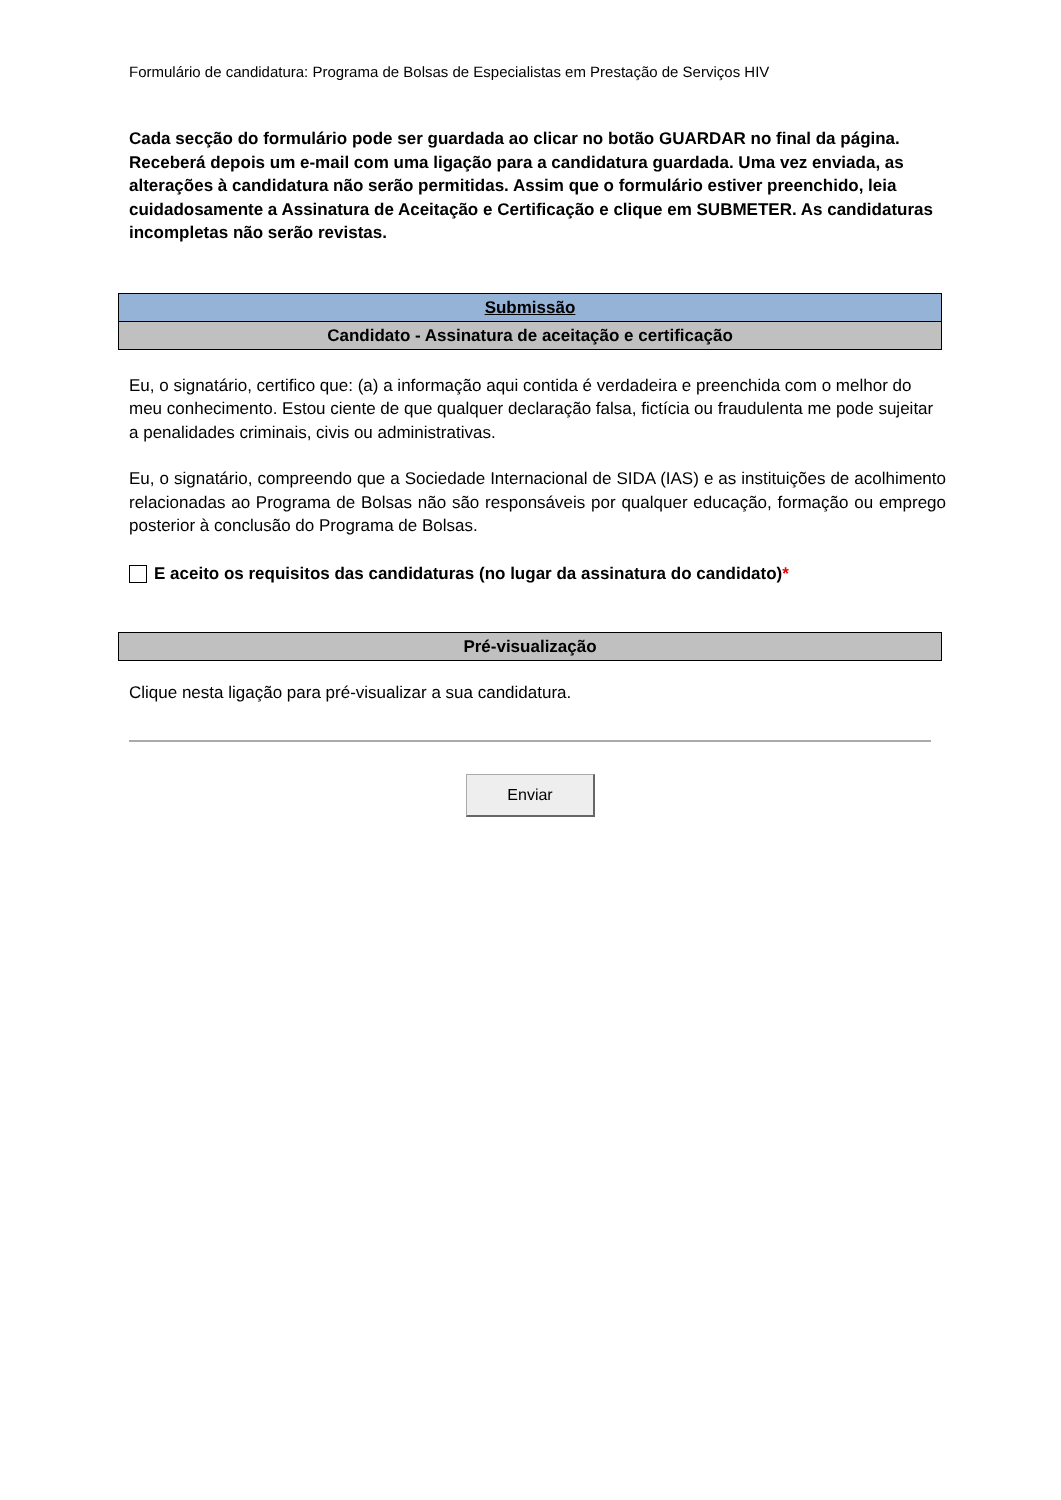Formulário de candidatura: Programa de Bolsas de Especialistas em Prestação de Serviços HIV
Cada secção do formulário pode ser guardada ao clicar no botão GUARDAR no final da página. Receberá depois um e-mail com uma ligação para a candidatura guardada. Uma vez enviada, as alterações à candidatura não serão permitidas. Assim que o formulário estiver preenchido, leia cuidadosamente a Assinatura de Aceitação e Certificação e clique em SUBMETER. As candidaturas incompletas não serão revistas.
Submissão
Candidato - Assinatura de aceitação e certificação
Eu, o signatário, certifico que: (a) a informação aqui contida é verdadeira e preenchida com o melhor do meu conhecimento. Estou ciente de que qualquer declaração falsa, fictícia ou fraudulenta me pode sujeitar a penalidades criminais, civis ou administrativas.
Eu, o signatário, compreendo que a Sociedade Internacional de SIDA (IAS) e as instituições de acolhimento relacionadas ao Programa de Bolsas não são responsáveis por qualquer educação, formação ou emprego posterior à conclusão do Programa de Bolsas.
E aceito os requisitos das candidaturas (no lugar da assinatura do candidato) *
Pré-visualização
Clique nesta ligação para pré-visualizar a sua candidatura.
Enviar